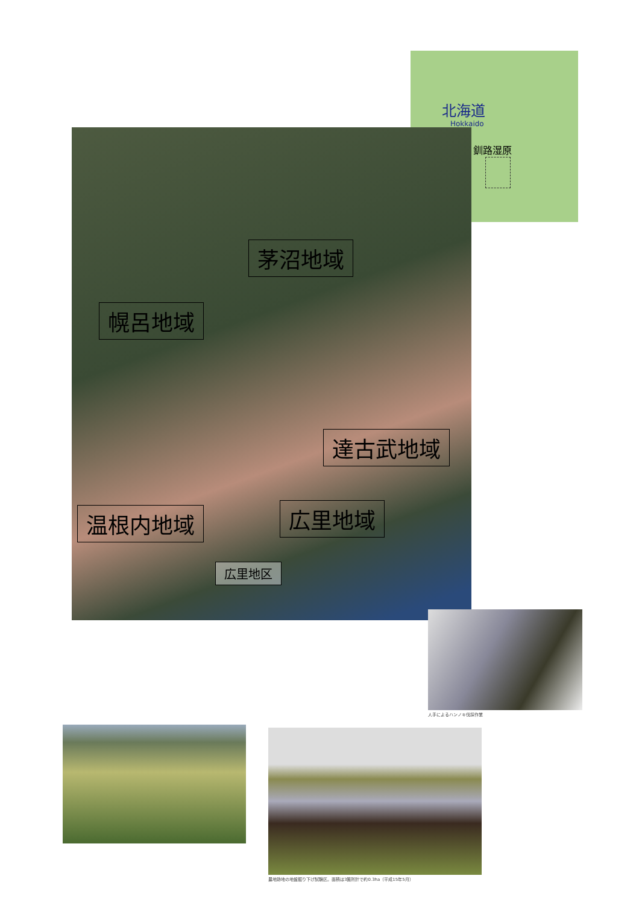北海道
Hokkaido
釧路湿原
茅沼地域
幌呂地域
達古武地域
広里地域
温根内地域
広里地区
人手によるハンノキ伐採作業
農地跡地の地盤掘り下げ試験区。面積は3箇所計で約0.3ha（平成15年5月）